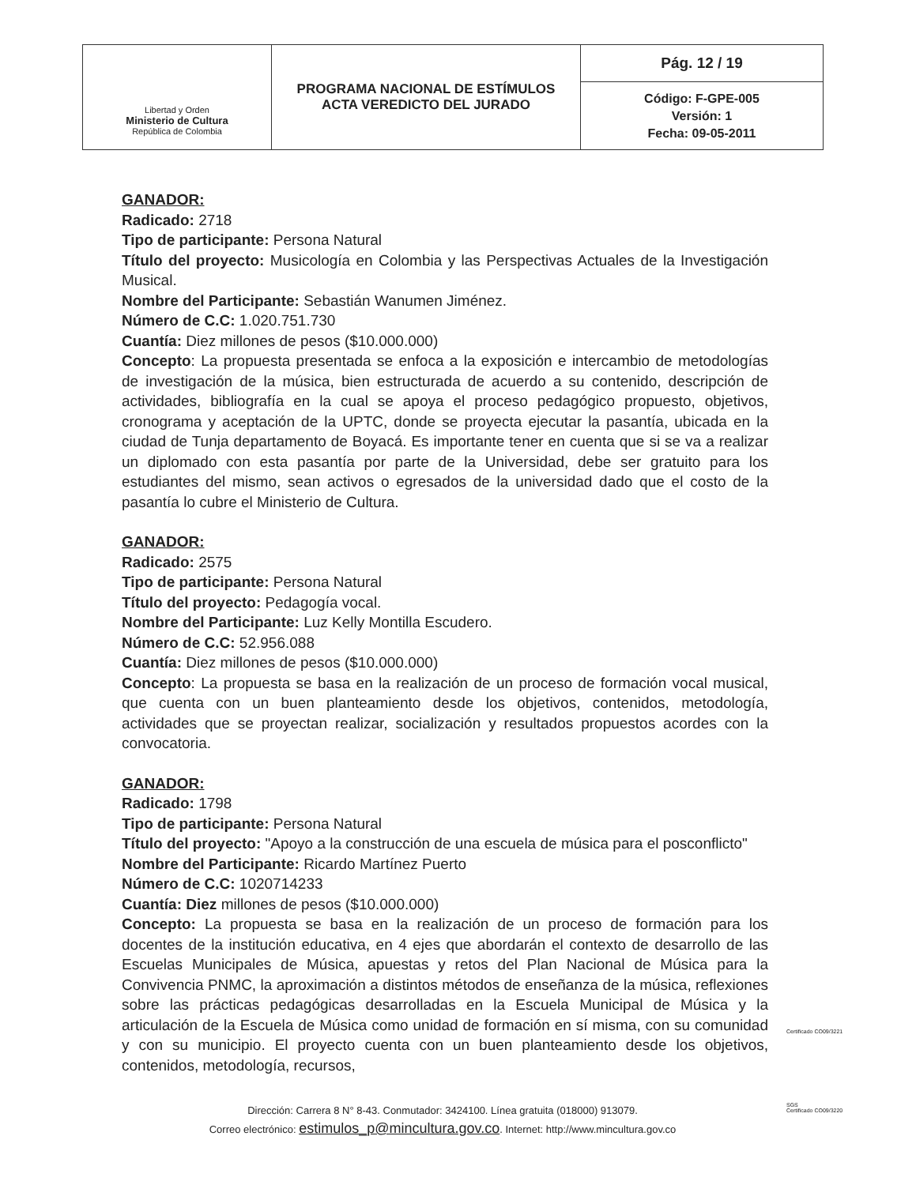| Libertad y Orden Ministerio de Cultura República de Colombia | PROGRAMA NACIONAL DE ESTÍMULOS ACTA VEREDICTO DEL JURADO | Pág. 12 / 19 |
| | | Código: F-GPE-005 Versión: 1 Fecha: 09-05-2011 |
GANADOR:
Radicado: 2718
Tipo de participante: Persona Natural
Título del proyecto: Musicología en Colombia y las Perspectivas Actuales de la Investigación Musical.
Nombre del Participante: Sebastián Wanumen Jiménez.
Número de C.C: 1.020.751.730
Cuantía: Diez millones de pesos ($10.000.000)
Concepto: La propuesta presentada se enfoca a la exposición e intercambio de metodologías de investigación de la música, bien estructurada de acuerdo a su contenido, descripción de actividades, bibliografía en la cual se apoya el proceso pedagógico propuesto, objetivos, cronograma y aceptación de la UPTC, donde se proyecta ejecutar la pasantía, ubicada en la ciudad de Tunja departamento de Boyacá. Es importante tener en cuenta que si se va a realizar un diplomado con esta pasantía por parte de la Universidad, debe ser gratuito para los estudiantes del mismo, sean activos o egresados de la universidad dado que el costo de la pasantía lo cubre el Ministerio de Cultura.
GANADOR:
Radicado: 2575
Tipo de participante: Persona Natural
Título del proyecto: Pedagogía vocal.
Nombre del Participante: Luz Kelly Montilla Escudero.
Número de C.C: 52.956.088
Cuantía: Diez millones de pesos ($10.000.000)
Concepto: La propuesta se basa en la realización de un proceso de formación vocal musical, que cuenta con un buen planteamiento desde los objetivos, contenidos, metodología, actividades que se proyectan realizar, socialización y resultados propuestos acordes con la convocatoria.
GANADOR:
Radicado: 1798
Tipo de participante: Persona Natural
Título del proyecto: "Apoyo a la construcción de una escuela de música para el posconflicto"
Nombre del Participante: Ricardo Martínez Puerto
Número de C.C: 1020714233
Cuantía: Diez millones de pesos ($10.000.000)
Concepto: La propuesta se basa en la realización de un proceso de formación para los docentes de la institución educativa, en 4 ejes que abordarán el contexto de desarrollo de las Escuelas Municipales de Música, apuestas y retos del Plan Nacional de Música para la Convivencia PNMC, la aproximación a distintos métodos de enseñanza de la música, reflexiones sobre las prácticas pedagógicas desarrolladas en la Escuela Municipal de Música y la articulación de la Escuela de Música como unidad de formación en sí misma, con su comunidad y con su municipio. El proyecto cuenta con un buen planteamiento desde los objetivos, contenidos, metodología, recursos,
Dirección: Carrera 8 N° 8-43. Conmutador: 3424100. Línea gratuita (018000) 913079.
Correo electrónico: estimulos_p@mincultura.gov.co. Internet: http://www.mincultura.gov.co
Certificado CO09/3221
SGS
Certificado CO09/3220